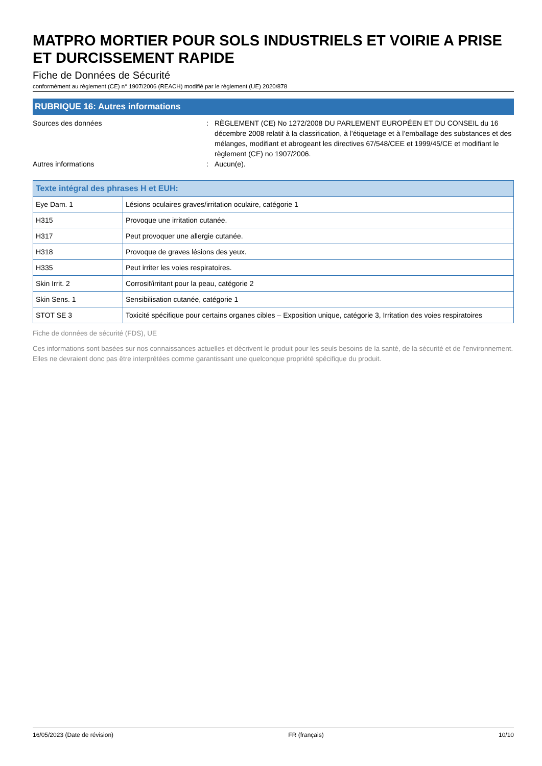MATPRO MORTIER POUR SOLS INDUSTRIELS ET VOIRIE A PRISE ET DURCISSEMENT RAPIDE
Fiche de Données de Sécurité
conformément au règlement (CE) n° 1907/2006 (REACH) modifié par le règlement (UE) 2020/878
RUBRIQUE 16: Autres informations
Sources des données : RÈGLEMENT (CE) No 1272/2008 DU PARLEMENT EUROPÉEN ET DU CONSEIL du 16 décembre 2008 relatif à la classification, à l’étiquetage et à l’emballage des substances et des mélanges, modifiant et abrogeant les directives 67/548/CEE et 1999/45/CE et modifiant le règlement (CE) no 1907/2006.
Autres informations : Aucun(e).
| Texte intégral des phrases H et EUH: | |
| --- | --- |
| Eye Dam. 1 | Lésions oculaires graves/irritation oculaire, catégorie 1 |
| H315 | Provoque une irritation cutanée. |
| H317 | Peut provoquer une allergie cutanée. |
| H318 | Provoque de graves lésions des yeux. |
| H335 | Peut irriter les voies respiratoires. |
| Skin Irrit. 2 | Corrosif/irritant pour la peau, catégorie 2 |
| Skin Sens. 1 | Sensibilisation cutanée, catégorie 1 |
| STOT SE 3 | Toxicité spécifique pour certains organes cibles – Exposition unique, catégorie 3, Irritation des voies respiratoires |
Fiche de données de sécurité (FDS), UE
Ces informations sont basées sur nos connaissances actuelles et décrivent le produit pour les seuls besoins de la santé, de la sécurité et de l’environnement. Elles ne devraient donc pas être interprétées comme garantissant une quelconque propriété spécifique du produit.
16/05/2023 (Date de révision) FR (français) 10/10